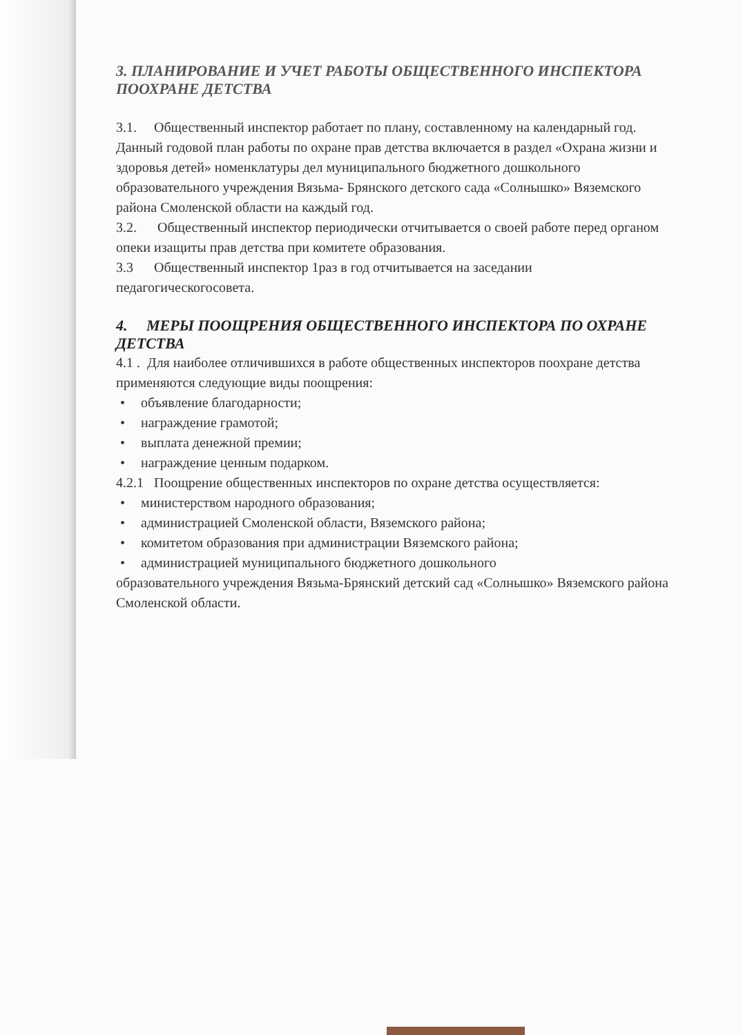3. ПЛАНИРОВАНИЕ И УЧЕТ РАБОТЫ ОБЩЕСТВЕННОГО ИНСПЕКТОРА ПООХРАНЕ ДЕТСТВА
3.1. Общественный инспектор работает по плану, составленному на календарный год. Данный годовой план работы по охране прав детства включается в раздел «Охрана жизни и здоровья детей» номенклатуры дел муниципального бюджетного дошкольного образовательного учреждения Вязьма- Брянского детского сада «Солнышко» Вяземского района Смоленской области на каждый год.
3.2. Общественный инспектор периодически отчитывается о своей работе перед органом опеки изащиты прав детства при комитете образования.
3.3 Общественный инспектор 1раз в год отчитывается на заседании педагогическогосовета.
4. МЕРЫ ПООЩРЕНИЯ ОБЩЕСТВЕННОГО ИНСПЕКТОРА ПО ОХРАНЕ ДЕТСТВА
4.1 . Для наиболее отличившихся в работе общественных инспекторов поохране детства применяются следующие виды поощрения:
• объявление благодарности;
• награждение грамотой;
• выплата денежной премии;
• награждение ценным подарком.
4.2.1 Поощрение общественных инспекторов по охране детства осуществляется:
• министерством народного образования;
• администрацией Смоленской области, Вяземского района;
• комитетом образования при администрации Вяземского района;
• администрацией муниципального бюджетного дошкольного
образовательного учреждения Вязьма-Брянский детский сад «Солнышко» Вяземского района Смоленской области.